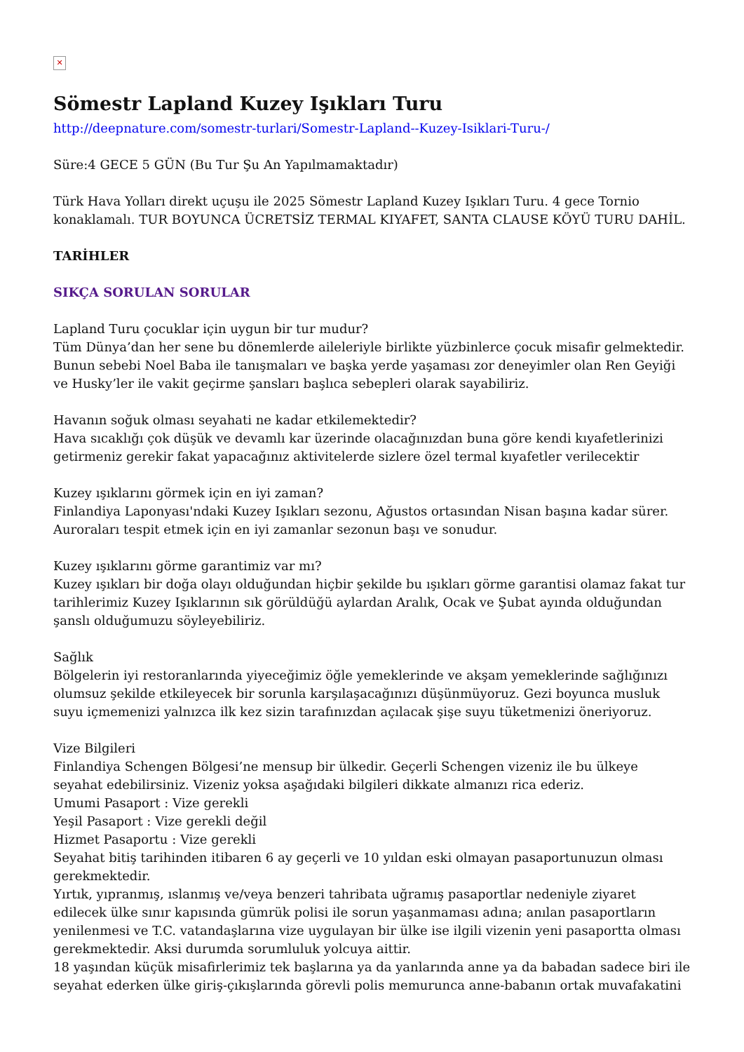✕
Sömestr Lapland Kuzey Işıkları Turu
http://deepnature.com/somestr-turlari/Somestr-Lapland--Kuzey-Isiklari-Turu-/
Süre:4 GECE 5 GÜN (Bu Tur Şu An Yapılmamaktadır)
Türk Hava Yolları direkt uçuşu ile 2025 Sömestr Lapland Kuzey Işıkları Turu. 4 gece Tornio konaklamalı. TUR BOYUNCA ÜCRETSİZ TERMAL KIYAFET, SANTA CLAUSE KÖYÜ TURU DAHİL.
TARİHLER
SIKÇA SORULAN SORULAR
Lapland Turu çocuklar için uygun bir tur mudur?
Tüm Dünya’dan her sene bu dönemlerde aileleriyle birlikte yüzbinlerce çocuk misafir gelmektedir. Bunun sebebi Noel Baba ile tanışmaları ve başka yerde yaşaması zor deneyimler olan Ren Geyiği ve Husky’ler ile vakit geçirme şansları başlıca sebepleri olarak sayabiliriz.
Havanın soğuk olması seyahati ne kadar etkilemektedir?
Hava sıcaklığı çok düşük ve devamlı kar üzerinde olacağınızdan buna göre kendi kıyafetlerinizi getirmeniz gerekir fakat yapacağınız aktivitelerde sizlere özel termal kıyafetler verilecektir
Kuzey ışıklarını görmek için en iyi zaman?
Finlandiya Laponyası'ndaki Kuzey Işıkları sezonu, Ağustos ortasından Nisan başına kadar sürer. Auroraları tespit etmek için en iyi zamanlar sezonun başı ve sonudur.
Kuzey ışıklarını görme garantimiz var mı?
Kuzey ışıkları bir doğa olayı olduğundan hiçbir şekilde bu ışıkları görme garantisi olamaz fakat tur tarihlerimiz Kuzey Işıklarının sık görüldüğü aylardan Aralık, Ocak ve Şubat ayında olduğundan şanslı olduğumuzu söyleyebiliriz.
Sağlık
Bölgelerin iyi restoranlarında yiyeceğimiz öğle yemeklerinde ve akşam yemeklerinde sağlığınızı olumsuz şekilde etkileyecek bir sorunla karşılaşacağınızı düşünmüyoruz. Gezi boyunca musluk suyu içmemenizi yalnızca ilk kez sizin tarafınızdan açılacak şişe suyu tüketmenizi öneriyoruz.
Vize Bilgileri
Finlandiya Schengen Bölgesi’ne mensup bir ülkedir. Geçerli Schengen vizeniz ile bu ülkeye seyahat edebilirsiniz. Vizeniz yoksa aşağıdaki bilgileri dikkate almanızı rica ederiz.
Umumi Pasaport : Vize gerekli
Yeşil Pasaport : Vize gerekli değil
Hizmet Pasaportu : Vize gerekli
Seyahat bitiş tarihinden itibaren 6 ay geçerli ve 10 yıldan eski olmayan pasaportunuzun olması gerekmektedir.
Yırtık, yıpranmış, ıslanmış ve/veya benzeri tahribata uğramış pasaportlar nedeniyle ziyaret edilecek ülke sınır kapısında gümrük polisi ile sorun yaşanmaması adına; anılan pasaportların yenilenmesi ve T.C. vatandaşlarına vize uygulayan bir ülke ise ilgili vizenin yeni pasaportta olması gerekmektedir. Aksi durumda sorumluluk yolcuya aittir.
18 yaşından küçük misafirlerimiz tek başlarına ya da yanlarında anne ya da babadan sadece biri ile seyahat ederken ülke giriş-çıkışlarında görevli polis memurunca anne-babanın ortak muvafakatini